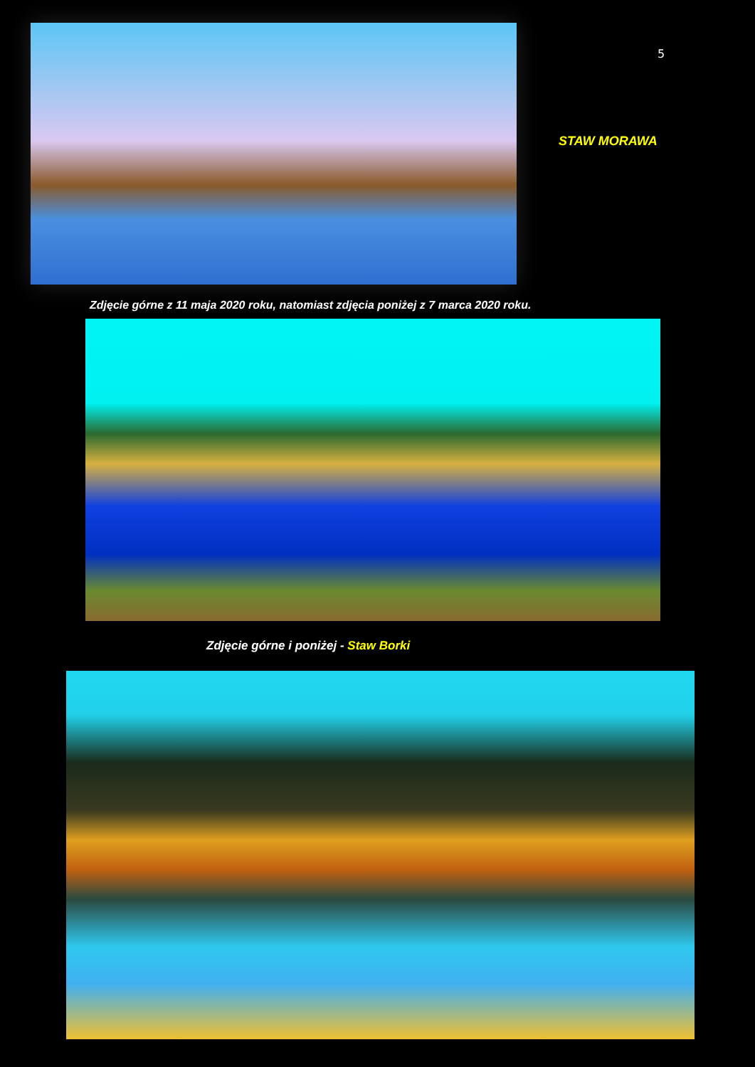5
STAW MORAWA
Zdjęcie górne z 11 maja 2020 roku, natomiast zdjęcia poniżej z 7 marca 2020 roku.
Zdjęcie górne i poniżej - Staw Borki